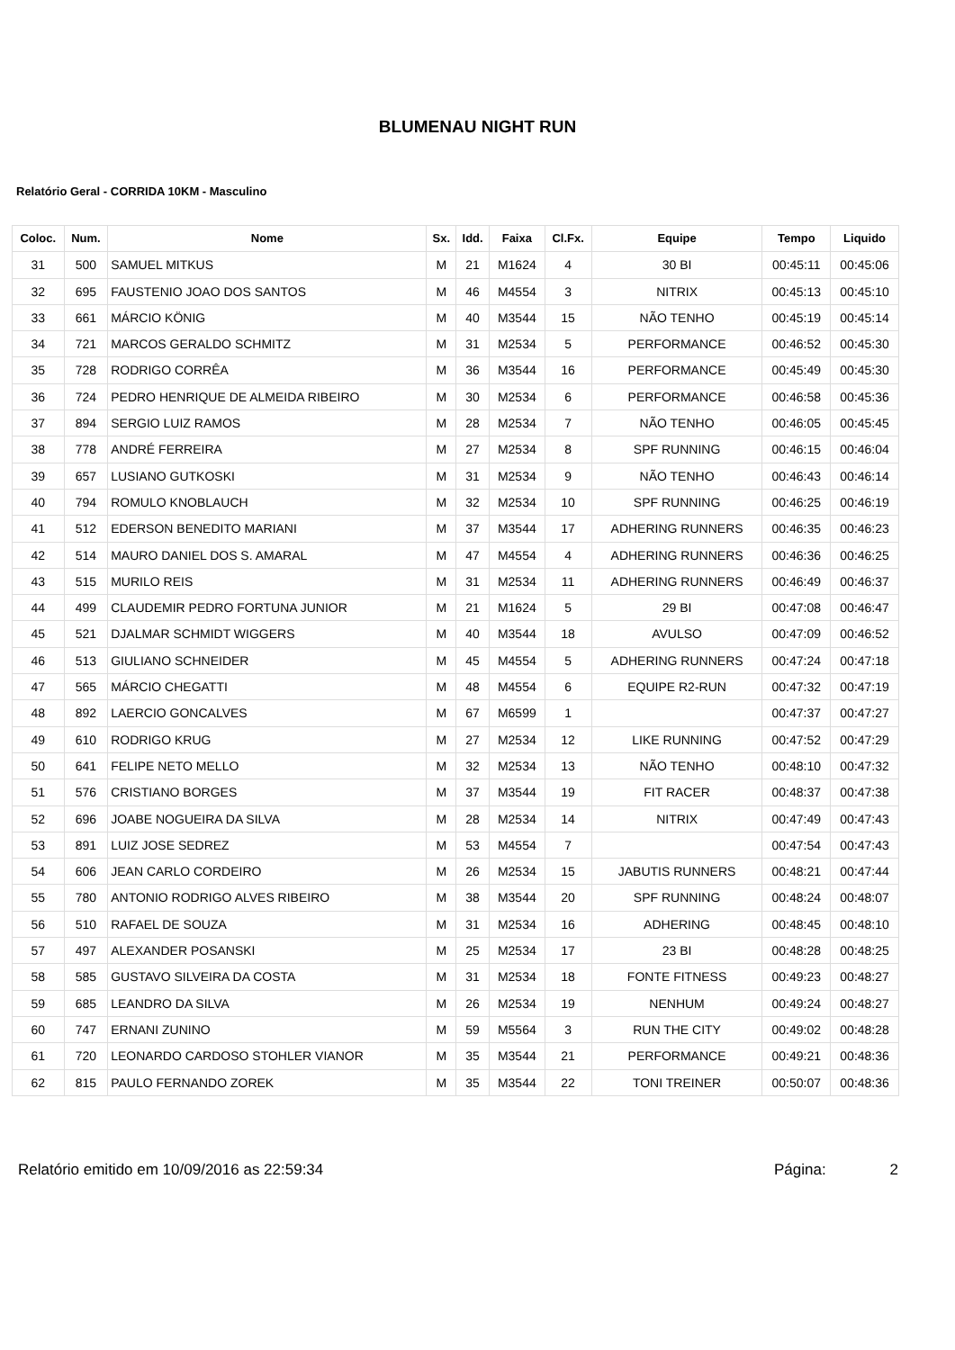BLUMENAU NIGHT RUN
Relatório Geral - CORRIDA 10KM - Masculino
| Coloc. | Num. | Nome | Sx. | Idd. | Faixa | Cl.Fx. | Equipe | Tempo | Liquido |
| --- | --- | --- | --- | --- | --- | --- | --- | --- | --- |
| 31 | 500 | SAMUEL MITKUS | M | 21 | M1624 | 4 | 30 BI | 00:45:11 | 00:45:06 |
| 32 | 695 | FAUSTENIO JOAO DOS SANTOS | M | 46 | M4554 | 3 | NITRIX | 00:45:13 | 00:45:10 |
| 33 | 661 | MÁRCIO KÖNIG | M | 40 | M3544 | 15 | NÃO TENHO | 00:45:19 | 00:45:14 |
| 34 | 721 | MARCOS GERALDO SCHMITZ | M | 31 | M2534 | 5 | PERFORMANCE | 00:46:52 | 00:45:30 |
| 35 | 728 | RODRIGO CORRÊA | M | 36 | M3544 | 16 | PERFORMANCE | 00:45:49 | 00:45:30 |
| 36 | 724 | PEDRO HENRIQUE DE ALMEIDA RIBEIRO | M | 30 | M2534 | 6 | PERFORMANCE | 00:46:58 | 00:45:36 |
| 37 | 894 | SERGIO LUIZ RAMOS | M | 28 | M2534 | 7 | NÃO TENHO | 00:46:05 | 00:45:45 |
| 38 | 778 | ANDRÉ FERREIRA | M | 27 | M2534 | 8 | SPF RUNNING | 00:46:15 | 00:46:04 |
| 39 | 657 | LUSIANO GUTKOSKI | M | 31 | M2534 | 9 | NÃO TENHO | 00:46:43 | 00:46:14 |
| 40 | 794 | ROMULO KNOBLAUCH | M | 32 | M2534 | 10 | SPF RUNNING | 00:46:25 | 00:46:19 |
| 41 | 512 | EDERSON BENEDITO MARIANI | M | 37 | M3544 | 17 | ADHERING RUNNERS | 00:46:35 | 00:46:23 |
| 42 | 514 | MAURO DANIEL DOS S. AMARAL | M | 47 | M4554 | 4 | ADHERING RUNNERS | 00:46:36 | 00:46:25 |
| 43 | 515 | MURILO REIS | M | 31 | M2534 | 11 | ADHERING RUNNERS | 00:46:49 | 00:46:37 |
| 44 | 499 | CLAUDEMIR PEDRO FORTUNA JUNIOR | M | 21 | M1624 | 5 | 29 BI | 00:47:08 | 00:46:47 |
| 45 | 521 | DJALMAR SCHMIDT WIGGERS | M | 40 | M3544 | 18 | AVULSO | 00:47:09 | 00:46:52 |
| 46 | 513 | GIULIANO SCHNEIDER | M | 45 | M4554 | 5 | ADHERING RUNNERS | 00:47:24 | 00:47:18 |
| 47 | 565 | MÁRCIO CHEGATTI | M | 48 | M4554 | 6 | EQUIPE R2-RUN | 00:47:32 | 00:47:19 |
| 48 | 892 | LAERCIO GONCALVES | M | 67 | M6599 | 1 | | 00:47:37 | 00:47:27 |
| 49 | 610 | RODRIGO KRUG | M | 27 | M2534 | 12 | LIKE RUNNING | 00:47:52 | 00:47:29 |
| 50 | 641 | FELIPE NETO MELLO | M | 32 | M2534 | 13 | NÃO TENHO | 00:48:10 | 00:47:32 |
| 51 | 576 | CRISTIANO BORGES | M | 37 | M3544 | 19 | FIT RACER | 00:48:37 | 00:47:38 |
| 52 | 696 | JOABE NOGUEIRA DA SILVA | M | 28 | M2534 | 14 | NITRIX | 00:47:49 | 00:47:43 |
| 53 | 891 | LUIZ JOSE SEDREZ | M | 53 | M4554 | 7 | | 00:47:54 | 00:47:43 |
| 54 | 606 | JEAN CARLO CORDEIRO | M | 26 | M2534 | 15 | JABUTIS RUNNERS | 00:48:21 | 00:47:44 |
| 55 | 780 | ANTONIO RODRIGO ALVES RIBEIRO | M | 38 | M3544 | 20 | SPF RUNNING | 00:48:24 | 00:48:07 |
| 56 | 510 | RAFAEL DE SOUZA | M | 31 | M2534 | 16 | ADHERING | 00:48:45 | 00:48:10 |
| 57 | 497 | ALEXANDER POSANSKI | M | 25 | M2534 | 17 | 23 BI | 00:48:28 | 00:48:25 |
| 58 | 585 | GUSTAVO SILVEIRA DA COSTA | M | 31 | M2534 | 18 | FONTE FITNESS | 00:49:23 | 00:48:27 |
| 59 | 685 | LEANDRO DA SILVA | M | 26 | M2534 | 19 | NENHUM | 00:49:24 | 00:48:27 |
| 60 | 747 | ERNANI ZUNINO | M | 59 | M5564 | 3 | RUN THE CITY | 00:49:02 | 00:48:28 |
| 61 | 720 | LEONARDO CARDOSO STOHLER VIANOR | M | 35 | M3544 | 21 | PERFORMANCE | 00:49:21 | 00:48:36 |
| 62 | 815 | PAULO FERNANDO ZOREK | M | 35 | M3544 | 22 | TONI TREINER | 00:50:07 | 00:48:36 |
Relatório emitido em 10/09/2016 as 22:59:34 Página: 2